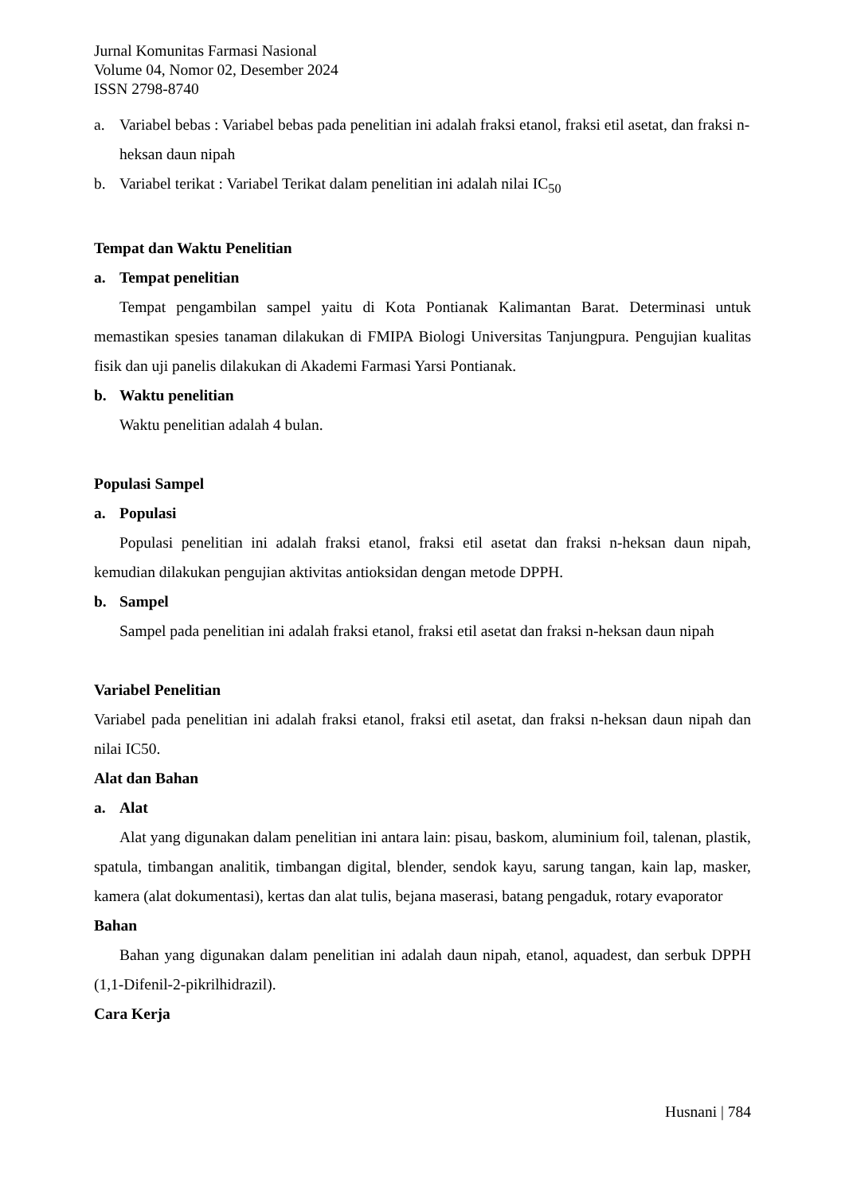Jurnal Komunitas Farmasi Nasional
Volume 04, Nomor 02, Desember 2024
ISSN 2798-8740
a. Variabel bebas : Variabel bebas pada penelitian ini adalah fraksi etanol, fraksi etil asetat, dan fraksi n-heksan daun nipah
b. Variabel terikat : Variabel Terikat dalam penelitian ini adalah nilai IC<sub>50</sub>
Tempat dan Waktu Penelitian
a. Tempat penelitian
Tempat pengambilan sampel yaitu di Kota Pontianak Kalimantan Barat. Determinasi untuk memastikan spesies tanaman dilakukan di FMIPA Biologi Universitas Tanjungpura. Pengujian kualitas fisik dan uji panelis dilakukan di Akademi Farmasi Yarsi Pontianak.
b. Waktu penelitian
Waktu penelitian adalah 4 bulan.
Populasi Sampel
a. Populasi
Populasi penelitian ini adalah fraksi etanol, fraksi etil asetat dan fraksi n-heksan daun nipah, kemudian dilakukan pengujian aktivitas antioksidan dengan metode DPPH.
b. Sampel
Sampel pada penelitian ini adalah fraksi etanol, fraksi etil asetat dan fraksi n-heksan daun nipah
Variabel Penelitian
Variabel pada penelitian ini adalah fraksi etanol, fraksi etil asetat, dan fraksi n-heksan daun nipah dan nilai IC50.
Alat dan Bahan
a. Alat
Alat yang digunakan dalam penelitian ini antara lain: pisau, baskom, aluminium foil, talenan, plastik, spatula, timbangan analitik, timbangan digital, blender, sendok kayu, sarung tangan, kain lap, masker, kamera (alat dokumentasi), kertas dan alat tulis, bejana maserasi, batang pengaduk, rotary evaporator
Bahan
Bahan yang digunakan dalam penelitian ini adalah daun nipah, etanol, aquadest, dan serbuk DPPH (1,1-Difenil-2-pikrilhidrazil).
Cara Kerja
Husnani | 784